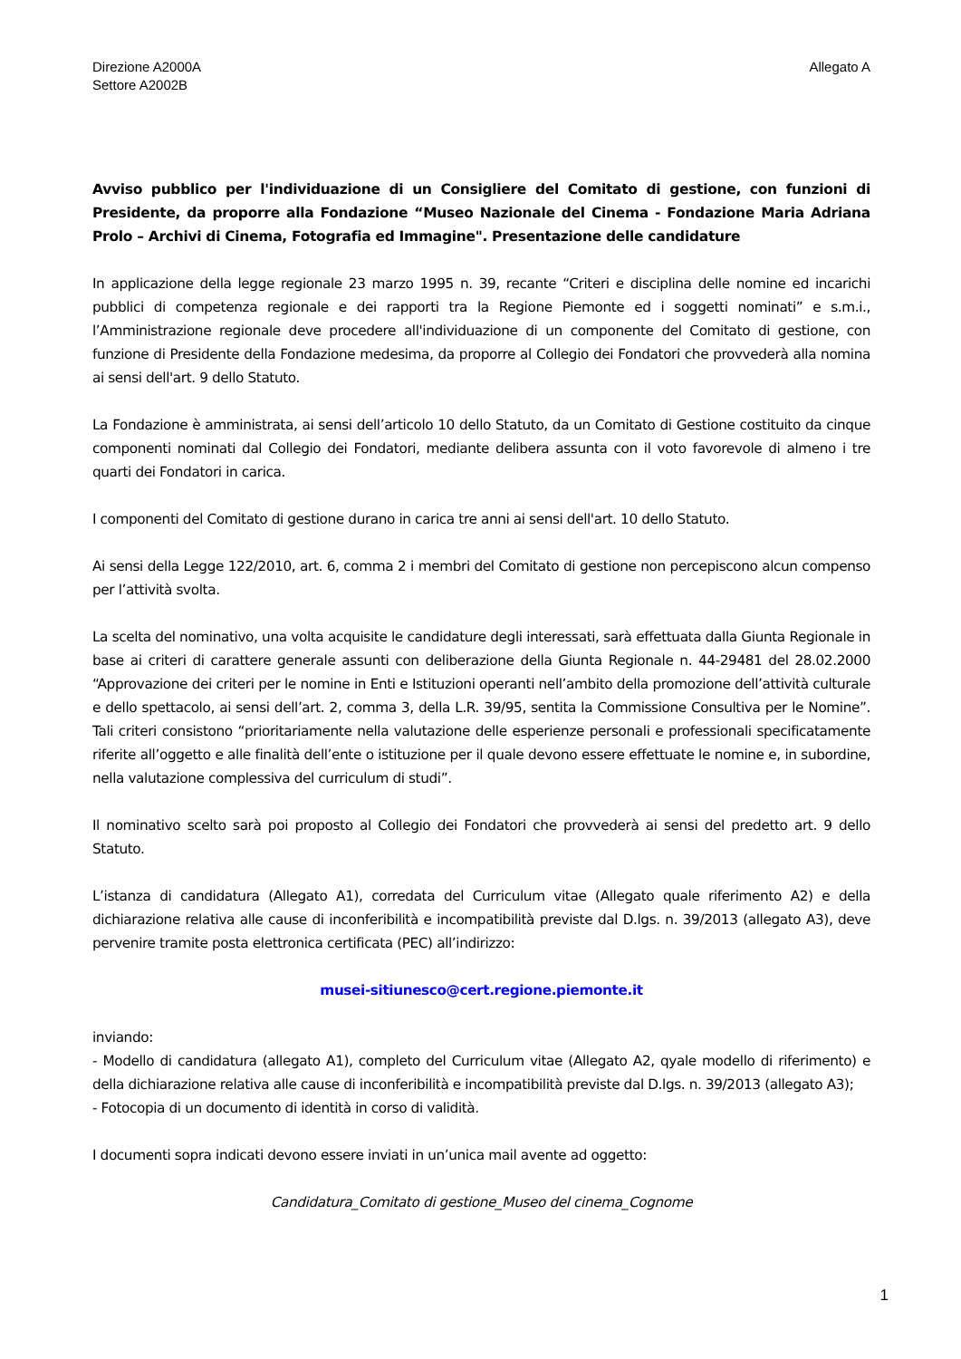Direzione A2000A
Settore A2002B
Allegato A
Avviso pubblico per l'individuazione di un Consigliere del Comitato di gestione, con funzioni di Presidente, da proporre alla Fondazione “Museo Nazionale del Cinema - Fondazione Maria Adriana Prolo – Archivi di Cinema, Fotografia ed Immagine". Presentazione delle candidature
In applicazione della legge regionale 23 marzo 1995 n. 39, recante “Criteri e disciplina delle nomine ed incarichi pubblici di competenza regionale e dei rapporti tra la Regione Piemonte ed i soggetti nominati” e s.m.i., l’Amministrazione regionale deve procedere all'individuazione di un componente del Comitato di gestione, con funzione di Presidente della Fondazione medesima, da proporre al Collegio dei Fondatori che provvederà alla nomina ai sensi dell'art. 9 dello Statuto.
La Fondazione è amministrata, ai sensi dell’articolo 10 dello Statuto, da un Comitato di Gestione costituito da cinque componenti nominati dal Collegio dei Fondatori, mediante delibera assunta con il voto favorevole di almeno i tre quarti dei Fondatori in carica.
I componenti del Comitato di gestione durano in carica tre anni ai sensi dell'art. 10 dello Statuto.
Ai sensi della Legge 122/2010, art. 6, comma 2 i membri del Comitato di gestione non percepiscono alcun compenso per l’attività svolta.
La scelta del nominativo, una volta acquisite le candidature degli interessati, sarà effettuata dalla Giunta Regionale in base ai criteri di carattere generale assunti con deliberazione della Giunta Regionale n. 44-29481 del 28.02.2000 “Approvazione dei criteri per le nomine in Enti e Istituzioni operanti nell’ambito della promozione dell’attività culturale e dello spettacolo, ai sensi dell’art. 2, comma 3, della L.R. 39/95, sentita la Commissione Consultiva per le Nomine”. Tali criteri consistono “prioritariamente nella valutazione delle esperienze personali e professionali specificatamente riferite all’oggetto e alle finalità dell’ente o istituzione per il quale devono essere effettuate le nomine e, in subordine, nella valutazione complessiva del curriculum di studi”.
Il nominativo scelto sarà poi proposto al Collegio dei Fondatori che provvederà ai sensi del predetto art. 9 dello Statuto.
L’istanza di candidatura (Allegato A1), corredata del Curriculum vitae (Allegato quale riferimento A2) e della dichiarazione relativa alle cause di inconferibilità e incompatibilità previste dal D.lgs. n. 39/2013 (allegato A3), deve pervenire tramite posta elettronica certificata (PEC) all’indirizzo:
musei-sitiunesco@cert.regione.piemonte.it
inviando:
- Modello di candidatura (allegato A1), completo del Curriculum vitae (Allegato A2, qyale modello di riferimento) e della dichiarazione relativa alle cause di inconferibilità e incompatibilità previste dal D.lgs. n. 39/2013 (allegato A3);
- Fotocopia di un documento di identità in corso di validità.
I documenti sopra indicati devono essere inviati in un’unica mail avente ad oggetto:
Candidatura_Comitato di gestione_Museo del cinema_Cognome
1